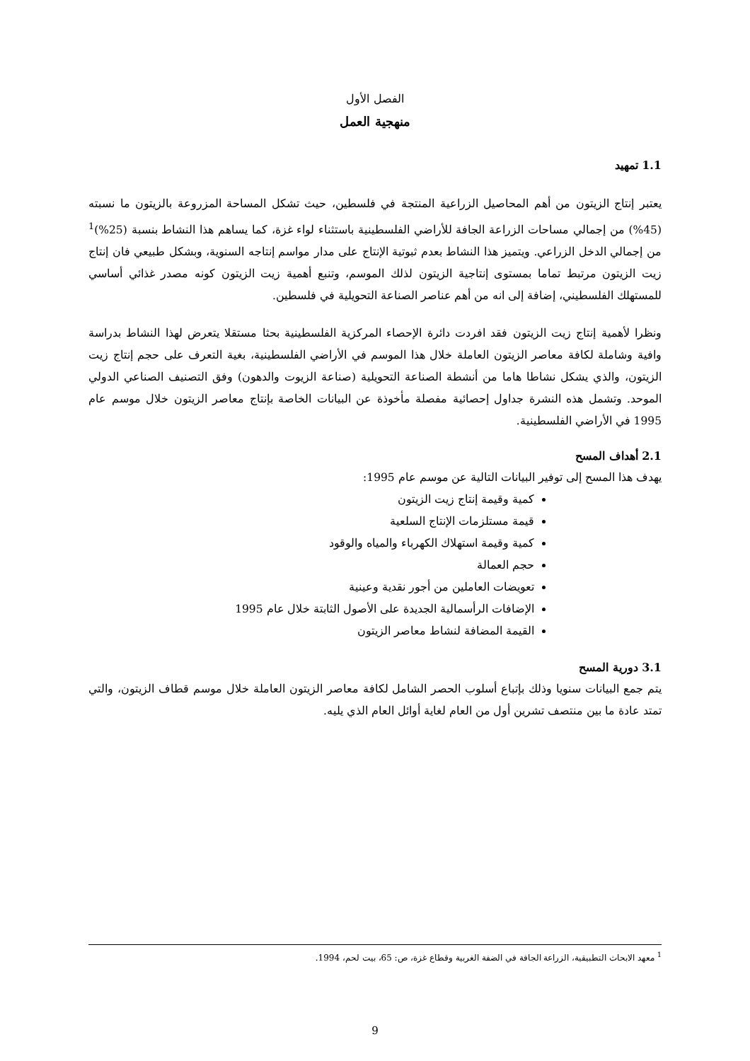الفصل الأول
منهجية العمل
1.1 تمهيد
يعتبر إنتاج الزيتون من أهم المحاصيل الزراعية المنتجة في فلسطين، حيث تشكل المساحة المزروعة بالزيتون ما نسبته (45%) من إجمالي مساحات الزراعة الجافة للأراضي الفلسطينية باستثناء لواء غزة، كما يساهم هذا النشاط بنسبة (25%)<sup>1</sup> من إجمالي الدخل الزراعي. ويتميز هذا النشاط بعدم ثبوتية الإنتاج على مدار مواسم إنتاجه السنوية، وبشكل طبيعي فان إنتاج زيت الزيتون مرتبط تماما بمستوى إنتاجية الزيتون لذلك الموسم، وتنبع أهمية زيت الزيتون كونه مصدر غذائي أساسي للمستهلك الفلسطيني، إضافة إلى انه من أهم عناصر الصناعة التحويلية في فلسطين.
ونظرا لأهمية إنتاج زيت الزيتون فقد افردت دائرة الإحصاء المركزية الفلسطينية بحثا مستقلا يتعرض لهذا النشاط بدراسة وافية وشاملة لكافة معاصر الزيتون العاملة خلال هذا الموسم في الأراضي الفلسطينية، بغية التعرف على حجم إنتاج زيت الزيتون، والذي يشكل نشاطا هاما من أنشطة الصناعة التحويلية (صناعة الزيوت والدهون) وفق التصنيف الصناعي الدولي الموحد. وتشمل هذه النشرة جداول إحصائية مفصلة مأخوذة عن البيانات الخاصة بإنتاج معاصر الزيتون خلال موسم عام 1995 في الأراضي الفلسطينية.
2.1 أهداف المسح
يهدف هذا المسح إلى توفير البيانات التالية عن موسم عام 1995:
كمية وقيمة إنتاج زيت الزيتون
قيمة مستلزمات الإنتاج السلعية
كمية وقيمة استهلاك الكهرباء والمياه والوقود
حجم العمالة
تعويضات العاملين من أجور نقدية وعينية
الإضافات الرأسمالية الجديدة على الأصول الثابتة خلال عام 1995
القيمة المضافة لنشاط معاصر الزيتون
3.1 دورية المسح
يتم جمع البيانات سنويا وذلك بإتباع أسلوب الحصر الشامل لكافة معاصر الزيتون العاملة خلال موسم قطاف الزيتون، والتي تمتد عادة ما بين منتصف تشرين أول من العام لغاية أوائل العام الذي يليه.
<sup>1</sup> معهد الابحاث التطبيقية، الزراعة الجافة في الضفة الغربية وقطاع غزة، ص: 65، بيت لحم، 1994.
9